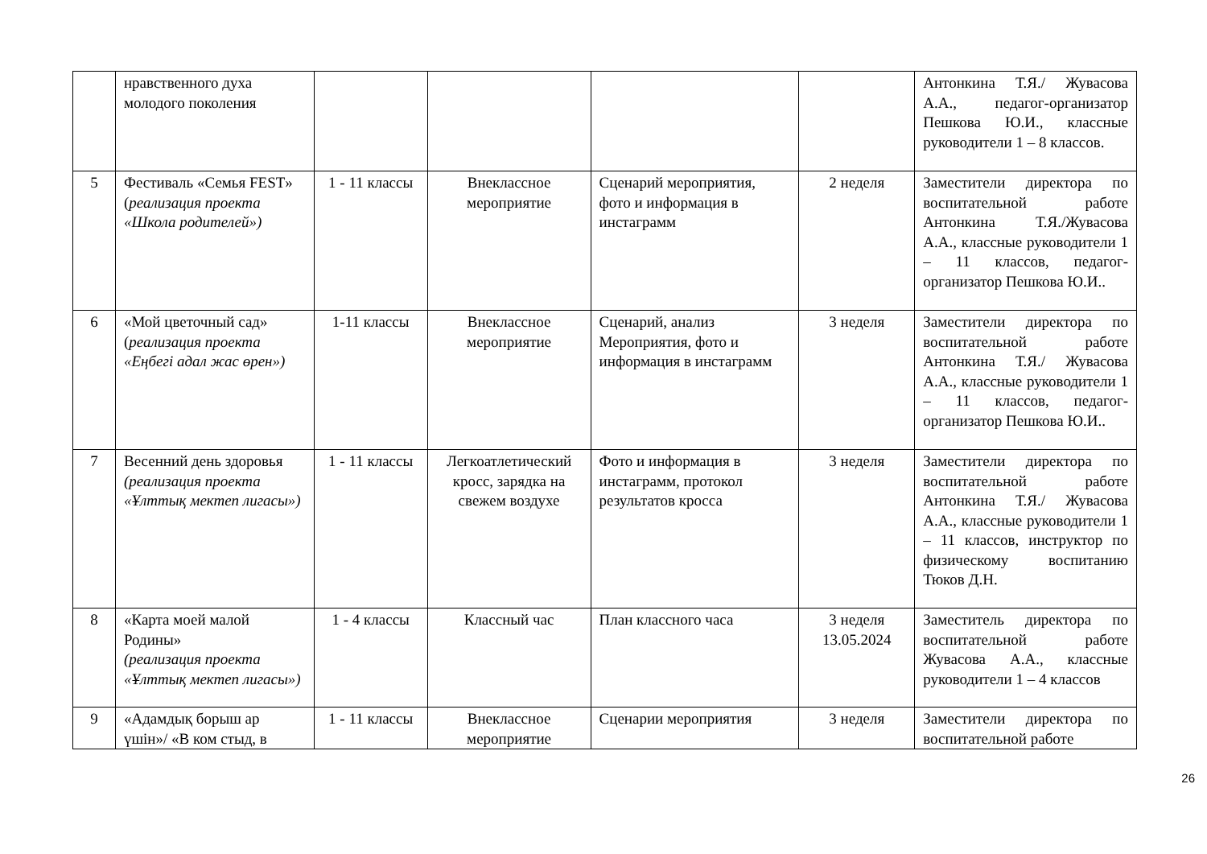| | нравственного духа молодого поколения | | | | | Антонкина Т.Я./ Жувасова А.А., педагог-организатор Пешкова Ю.И., классные руководители 1 – 8 классов. |
| 5 | Фестиваль «Семья FEST» ( реализация проекта «Школа родителей») | 1 - 11 классы | Внеклассное мероприятие | Сценарий мероприятия, фото и информация в инстаграмм | 2 неделя | Заместители директора по воспитательной работе Антонкина Т.Я./Жувасова А.А., классные руководители 1 – 11 классов, педагог-организатор Пешкова Ю.И.. |
| 6 | «Мой цветочный сад» ( реализация проекта «Еңбегі адал жас өрен») | 1-11 классы | Внеклассное мероприятие | Сценарий, анализ Мероприятия, фото и информация в инстаграмм | 3 неделя | Заместители директора по воспитательной работе Антонкина Т.Я./ Жувасова А.А., классные руководители 1 – 11 классов, педагог-организатор Пешкова Ю.И.. |
| 7 | Весенний день здоровья (реализация проекта «Ұлттық мектеп лигасы») | 1 - 11 классы | Легкоатлетический кросс, зарядка на свежем воздухе | Фото и информация в инстаграмм, протокол результатов кросса | 3 неделя | Заместители директора по воспитательной работе Антонкина Т.Я./ Жувасова А.А., классные руководители 1 – 11 классов, инструктор по физическому воспитанию Тюков Д.Н. |
| 8 | «Карта моей малой Родины» (реализация проекта «Ұлттық мектеп лигасы») | 1 - 4 классы | Классный час | План классного часа | 3 неделя 13.05.2024 | Заместитель директора по воспитательной работе Жувасова А.А., классные руководители 1 – 4 классов |
| 9 | «Адамдық борыш ар үшін»/ «В ком стыд, в | 1 - 11 классы | Внеклассное мероприятие | Сценарии мероприятия | 3 неделя | Заместители директора по воспитательной работе |
26